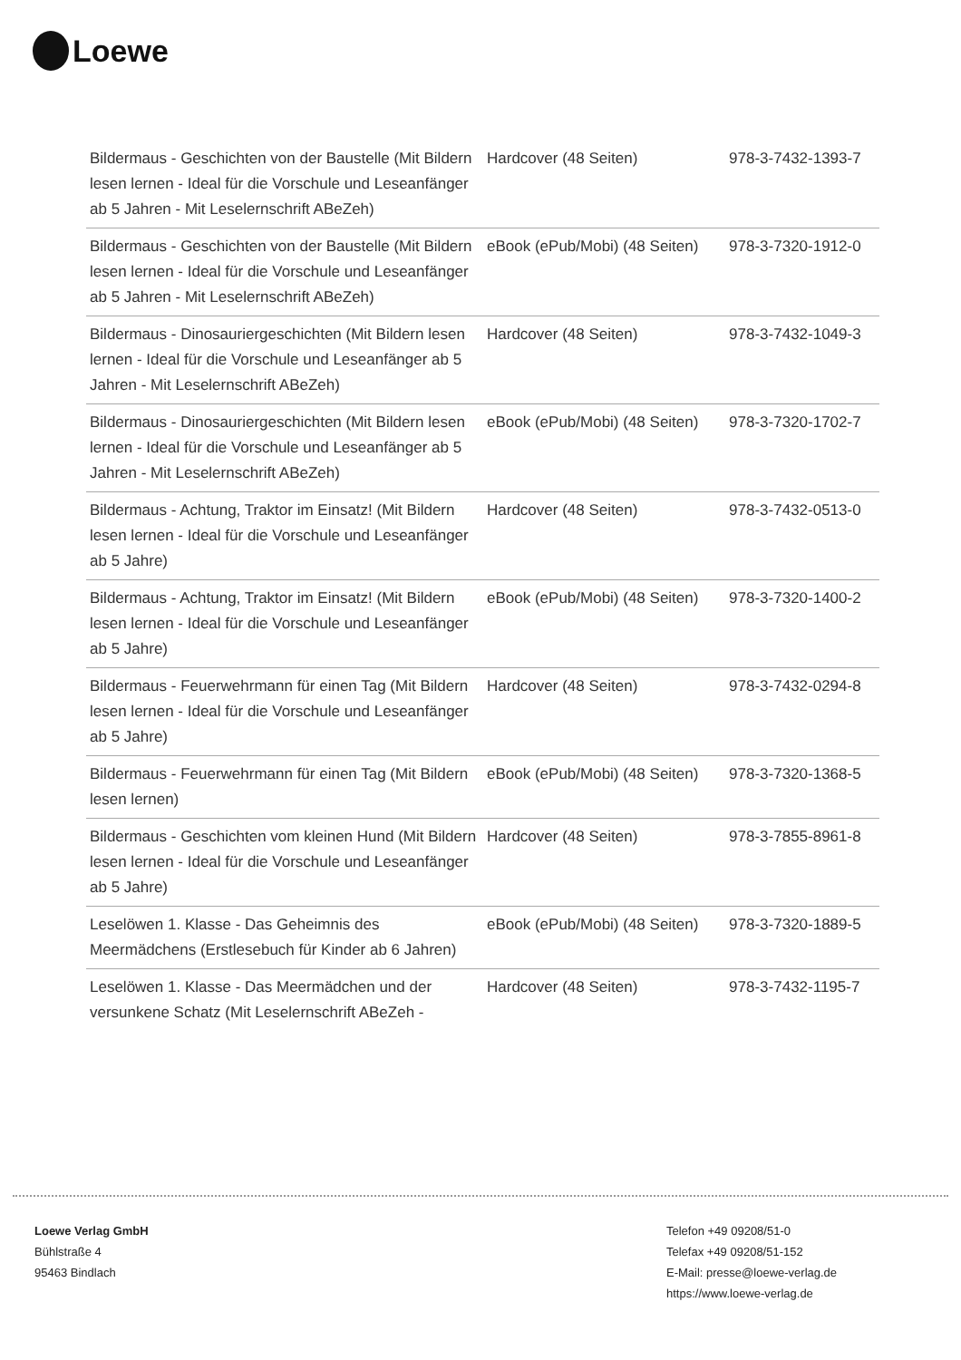Loewe
| Bildermaus - Geschichten von der Baustelle (Mit Bildern lesen lernen - Ideal für die Vorschule und Leseanfänger ab 5 Jahren - Mit Leselernschrift ABeZeh) | Hardcover (48 Seiten) | 978-3-7432-1393-7 |
| Bildermaus - Geschichten von der Baustelle (Mit Bildern lesen lernen - Ideal für die Vorschule und Leseanfänger ab 5 Jahren - Mit Leselernschrift ABeZeh) | eBook (ePub/Mobi) (48 Seiten) | 978-3-7320-1912-0 |
| Bildermaus - Dinosauriergeschichten (Mit Bildern lesen lernen - Ideal für die Vorschule und Leseanfänger ab 5 Jahren - Mit Leselernschrift ABeZeh) | Hardcover (48 Seiten) | 978-3-7432-1049-3 |
| Bildermaus - Dinosauriergeschichten (Mit Bildern lesen lernen - Ideal für die Vorschule und Leseanfänger ab 5 Jahren - Mit Leselernschrift ABeZeh) | eBook (ePub/Mobi) (48 Seiten) | 978-3-7320-1702-7 |
| Bildermaus - Achtung, Traktor im Einsatz! (Mit Bildern lesen lernen - Ideal für die Vorschule und Leseanfänger ab 5 Jahre) | Hardcover (48 Seiten) | 978-3-7432-0513-0 |
| Bildermaus - Achtung, Traktor im Einsatz! (Mit Bildern lesen lernen - Ideal für die Vorschule und Leseanfänger ab 5 Jahre) | eBook (ePub/Mobi) (48 Seiten) | 978-3-7320-1400-2 |
| Bildermaus - Feuerwehrmann für einen Tag (Mit Bildern lesen lernen - Ideal für die Vorschule und Leseanfänger ab 5 Jahre) | Hardcover (48 Seiten) | 978-3-7432-0294-8 |
| Bildermaus - Feuerwehrmann für einen Tag (Mit Bildern lesen lernen) | eBook (ePub/Mobi) (48 Seiten) | 978-3-7320-1368-5 |
| Bildermaus - Geschichten vom kleinen Hund (Mit Bildern lesen lernen - Ideal für die Vorschule und Leseanfänger ab 5 Jahre) | Hardcover (48 Seiten) | 978-3-7855-8961-8 |
| Leselöwen 1. Klasse - Das Geheimnis des Meermädchens (Erstlesebuch für Kinder ab 6 Jahren) | eBook (ePub/Mobi) (48 Seiten) | 978-3-7320-1889-5 |
| Leselöwen 1. Klasse - Das Meermädchen und der versunkene Schatz (Mit Leselernschrift ABeZeh - | Hardcover (48 Seiten) | 978-3-7432-1195-7 |
Loewe Verlag GmbH
Bühlstraße 4
95463 Bindlach
Telefon +49 09208/51-0
Telefax +49 09208/51-152
E-Mail: presse@loewe-verlag.de
https://www.loewe-verlag.de